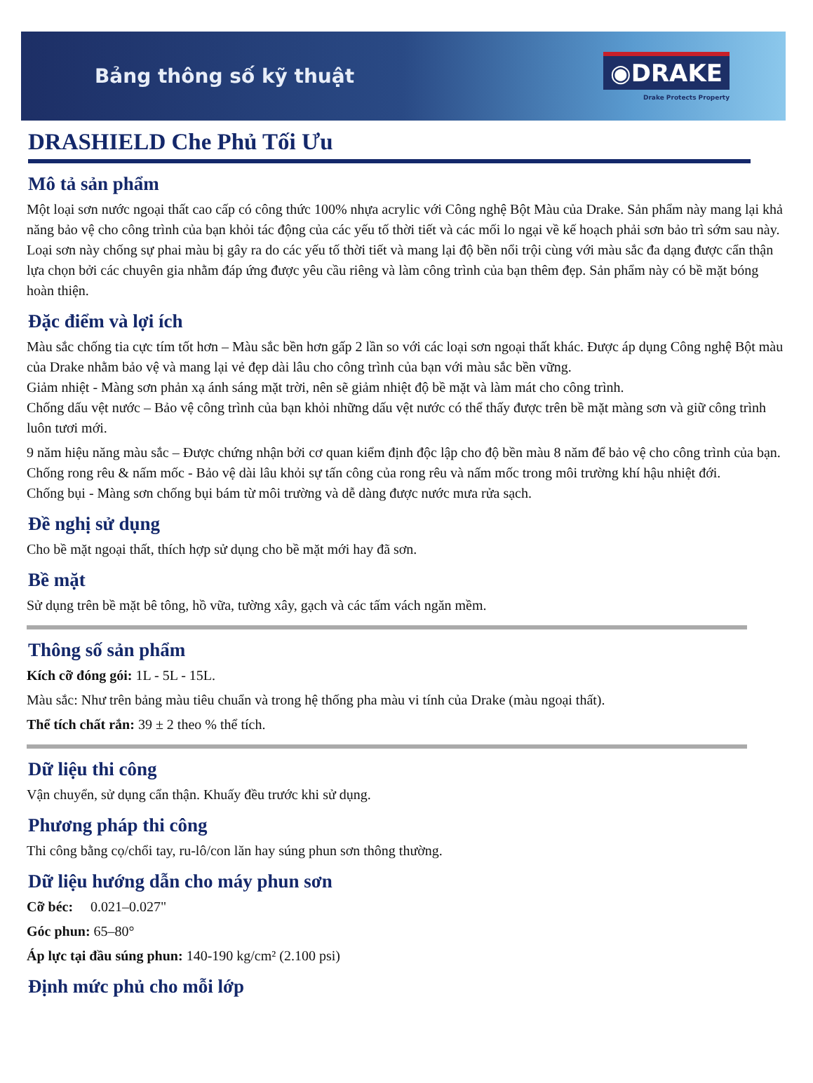Bảng thông số kỹ thuật
◉DRAKE
Drake Protects Property
DRASHIELD Che Phủ Tối Ưu
Mô tả sản phẩm
Một loại sơn nước ngoại thất cao cấp có công thức 100% nhựa acrylic với Công nghệ Bột Màu của Drake. Sản phẩm này mang lại khả năng bảo vệ cho công trình của bạn khỏi tác động của các yếu tố thời tiết và các mối lo ngại về kế hoạch phải sơn bảo trì sớm sau này. Loại sơn này chống sự phai màu bị gây ra do các yếu tố thời tiết và mang lại độ bền nổi trội cùng với màu sắc đa dạng được cẩn thận lựa chọn bởi các chuyên gia nhằm đáp ứng được yêu cầu riêng và làm công trình của bạn thêm đẹp. Sản phẩm này có bề mặt bóng hoàn thiện.
Đặc điểm và lợi ích
Màu sắc chống tia cực tím tốt hơn – Màu sắc bền hơn gấp 2 lần so với các loại sơn ngoại thất khác. Được áp dụng Công nghệ Bột màu của Drake nhằm bảo vệ và mang lại vẻ đẹp dài lâu cho công trình của bạn với màu sắc bền vững.
Giảm nhiệt - Màng sơn phản xạ ánh sáng mặt trời, nên sẽ giảm nhiệt độ bề mặt và làm mát cho công trình.
Chống dấu vệt nước – Bảo vệ công trình của bạn khỏi những dấu vệt nước có thể thấy được trên bề mặt màng sơn và giữ công trình luôn tươi mới.
9 năm hiệu năng màu sắc – Được chứng nhận bởi cơ quan kiểm định độc lập cho độ bền màu 8 năm để bảo vệ cho công trình của bạn.
Chống rong rêu & nấm mốc - Bảo vệ dài lâu khỏi sự tấn công của rong rêu và nấm mốc trong môi trường khí hậu nhiệt đới.
Chống bụi - Màng sơn chống bụi bám từ môi trường và dễ dàng được nước mưa rửa sạch.
Đề nghị sử dụng
Cho bề mặt ngoại thất, thích hợp sử dụng cho bề mặt mới hay đã sơn.
Bề mặt
Sử dụng trên bề mặt bê tông, hồ vữa, tường xây, gạch và các tấm vách ngăn mềm.
Thông số sản phẩm
Kích cỡ đóng gói: 1L - 5L - 15L.
Màu sắc: Như trên bảng màu tiêu chuẩn và trong hệ thống pha màu vi tính của Drake (màu ngoại thất).
Thể tích chất rắn: 39 ± 2 theo % thể tích.
Dữ liệu thi công
Vận chuyển, sử dụng cẩn thận. Khuấy đều trước khi sử dụng.
Phương pháp thi công
Thi công bằng cọ/chổi tay, ru-lô/con lăn hay súng phun sơn thông thường.
Dữ liệu hướng dẫn cho máy phun sơn
Cỡ béc: 0.021–0.027"
Góc phun: 65–80°
Áp lực tại đầu súng phun: 140-190 kg/cm² (2.100 psi)
Định mức phủ cho mỗi lớp